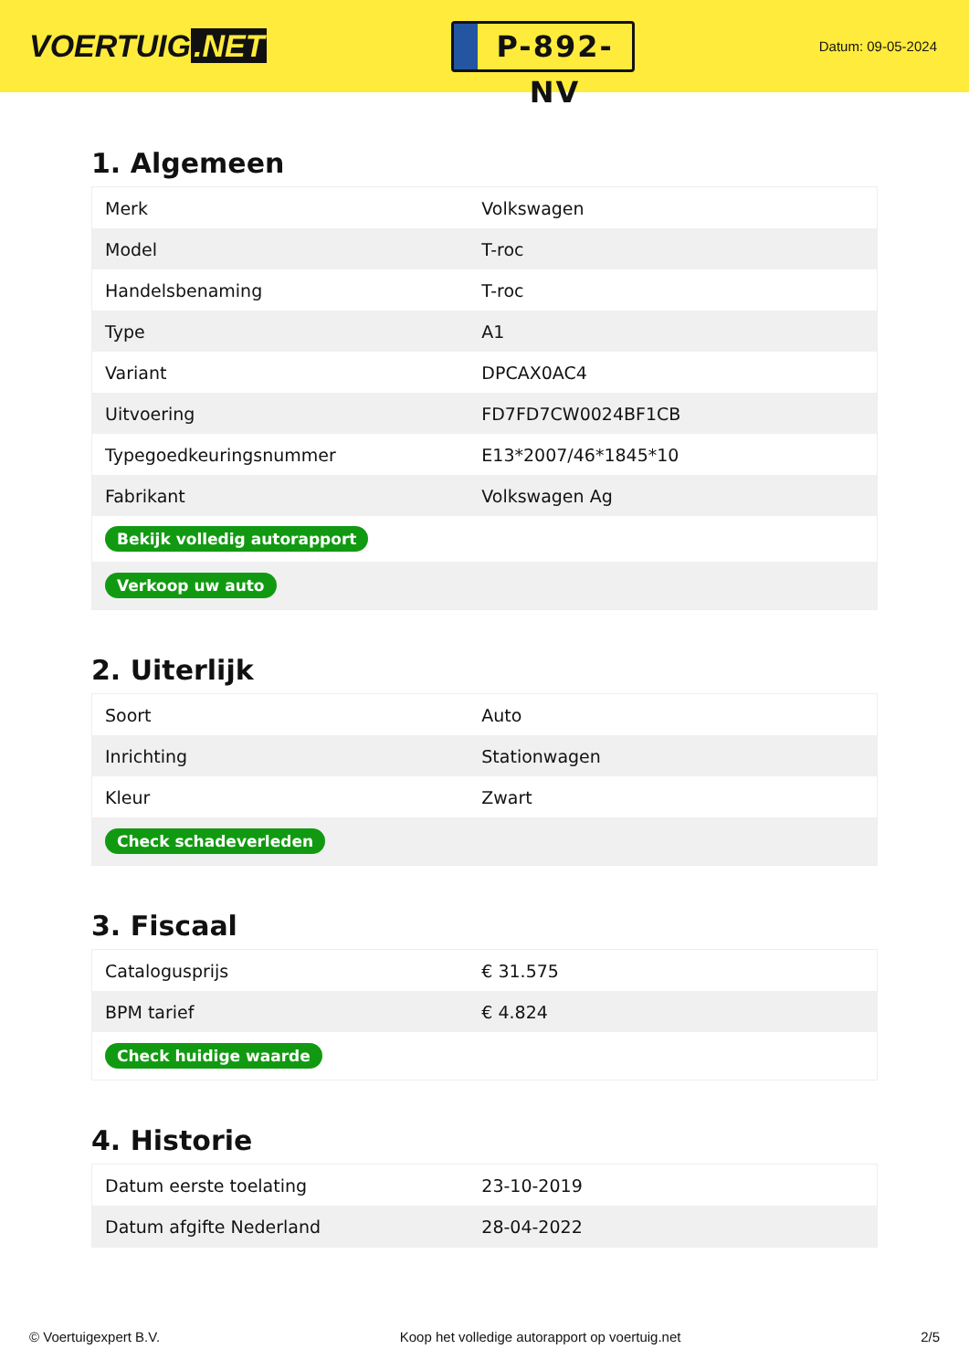VOERTUIG.NET
P-892-NV
Datum: 09-05-2024
1. Algemeen
| Merk | Volkswagen |
| Model | T-roc |
| Handelsbenaming | T-roc |
| Type | A1 |
| Variant | DPCAX0AC4 |
| Uitvoering | FD7FD7CW0024BF1CB |
| Typegoedkeuringsnummer | E13*2007/46*1845*10 |
| Fabrikant | Volkswagen Ag |
| Bekijk volledig autorapport | |
| Verkoop uw auto | |
2. Uiterlijk
| Soort | Auto |
| Inrichting | Stationwagen |
| Kleur | Zwart |
| Check schadeverleden | |
3. Fiscaal
| Catalogusprijs | € 31.575 |
| BPM tarief | € 4.824 |
| Check huidige waarde | |
4. Historie
| Datum eerste toelating | 23-10-2019 |
| Datum afgifte Nederland | 28-04-2022 |
© Voertuigexpert B.V. Koop het volledige autorapport op voertuig.net 2/5